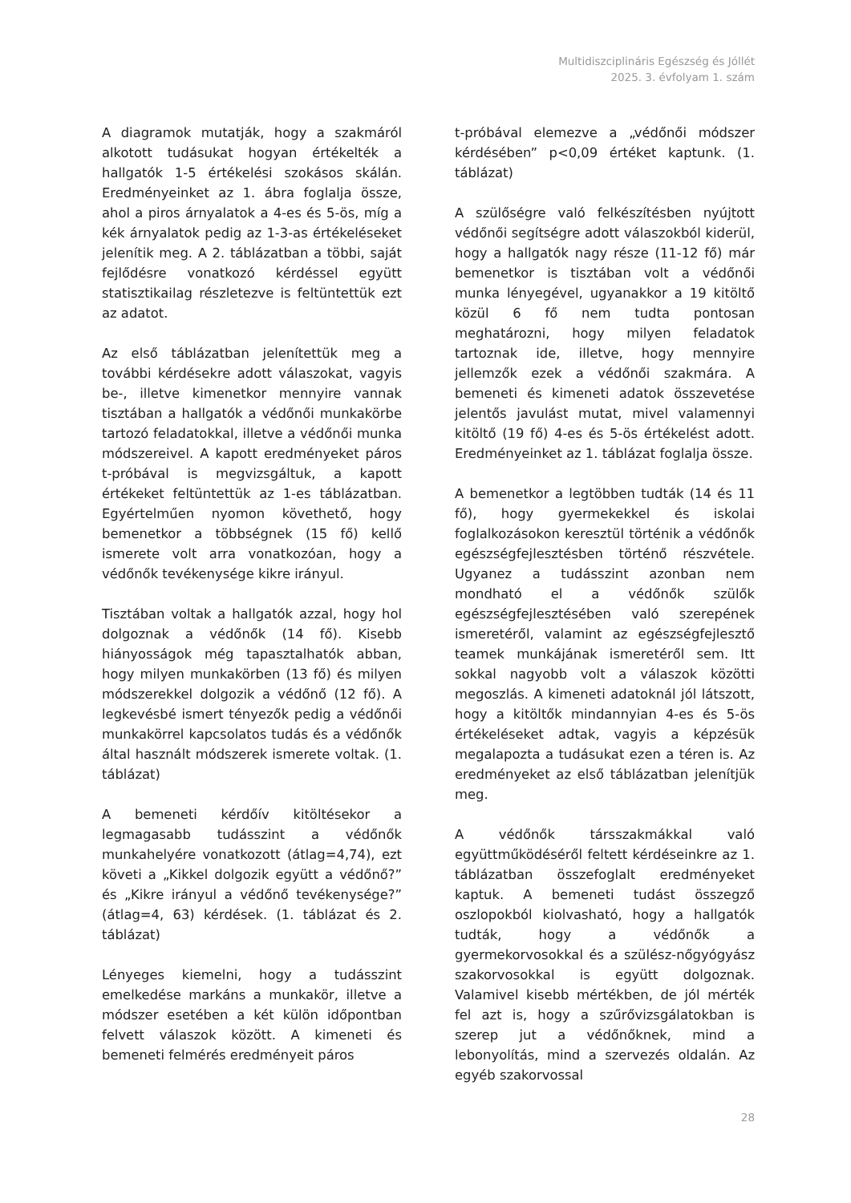Multidiszciplináris Egészség és Jóllét
2025. 3. évfolyam 1. szám
A diagramok mutatják, hogy a szakmáról alkotott tudásukat hogyan értékelték a hallgatók 1-5 értékelési szokásos skálán. Eredményeinket az 1. ábra foglalja össze, ahol a piros árnyalatok a 4-es és 5-ös, míg a kék árnyalatok pedig az 1-3-as értékeléseket jelenítik meg. A 2. táblázatban a többi, saját fejlődésre vonatkozó kérdéssel együtt statisztikailag részletezve is feltüntettük ezt az adatot.
Az első táblázatban jelenítettük meg a további kérdésekre adott válaszokat, vagyis be-, illetve kimenetkor mennyire vannak tisztában a hallgatók a védőnői munkakörbe tartozó feladatokkal, illetve a védőnői munka módszereivel. A kapott eredményeket páros t-próbával is megvizsgáltuk, a kapott értékeket feltüntettük az 1-es táblázatban. Egyértelműen nyomon követhető, hogy bemenetkor a többségnek (15 fő) kellő ismerete volt arra vonatkozóan, hogy a védőnők tevékenysége kikre irányul.
Tisztában voltak a hallgatók azzal, hogy hol dolgoznak a védőnők (14 fő). Kisebb hiányosságok még tapasztalhatók abban, hogy milyen munkakörben (13 fő) és milyen módszerekkel dolgozik a védőnő (12 fő). A legkevésbé ismert tényezők pedig a védőnői munkakörrel kapcsolatos tudás és a védőnők által használt módszerek ismerete voltak. (1. táblázat)
A bemeneti kérdőív kitöltésekor a legmagasabb tudásszint a védőnők munkahelyére vonatkozott (átlag=4,74), ezt követi a „Kikkel dolgozik együtt a védőnő?” és „Kikre irányul a védőnő tevékenysége?” (átlag=4, 63) kérdések. (1. táblázat és 2. táblázat)
Lényeges kiemelni, hogy a tudásszint emelkedése markáns a munkakör, illetve a módszer esetében a két külön időpontban felvett válaszok között. A kimeneti és bemeneti felmérés eredményeit páros
t-próbával elemezve a „védőnői módszer kérdésében” p<0,09 értéket kaptunk. (1. táblázat)
A szülőségre való felkészítésben nyújtott védőnői segítségre adott válaszokból kiderül, hogy a hallgatók nagy része (11-12 fő) már bemenetkor is tisztában volt a védőnői munka lényegével, ugyanakkor a 19 kitöltő közül 6 fő nem tudta pontosan meghatározni, hogy milyen feladatok tartoznak ide, illetve, hogy mennyire jellemzők ezek a védőnői szakmára. A bemeneti és kimeneti adatok összevetése jelentős javulást mutat, mivel valamennyi kitöltő (19 fő) 4-es és 5-ös értékelést adott. Eredményeinket az 1. táblázat foglalja össze.
A bemenetkor a legtöbben tudták (14 és 11 fő), hogy gyermekekkel és iskolai foglalkozásokon keresztül történik a védőnők egészségfejlesztésben történő részvétele. Ugyanez a tudásszint azonban nem mondható el a védőnők szülők egészségfejlesztésében való szerepének ismeretéről, valamint az egészségfejlesztő teamek munkájának ismeretéről sem. Itt sokkal nagyobb volt a válaszok közötti megoszlás. A kimeneti adatoknál jól látszott, hogy a kitöltők mindannyian 4-es és 5-ös értékeléseket adtak, vagyis a képzésük megalapozta a tudásukat ezen a téren is. Az eredményeket az első táblázatban jelenítjük meg.
A védőnők társszakmákkal való együttműködéséről feltett kérdéseinkre az 1. táblázatban összefoglalt eredményeket kaptuk. A bemeneti tudást összegző oszlopokból kiolvasható, hogy a hallgatók tudták, hogy a védőnők a gyermekorvosokkal és a szülész-nőgyógyász szakorvosokkal is együtt dolgoznak. Valamivel kisebb mértékben, de jól mérték fel azt is, hogy a szűrővizsgálatokban is szerep jut a védőnőknek, mind a lebonyolítás, mind a szervezés oldalán. Az egyéb szakorvossal
28